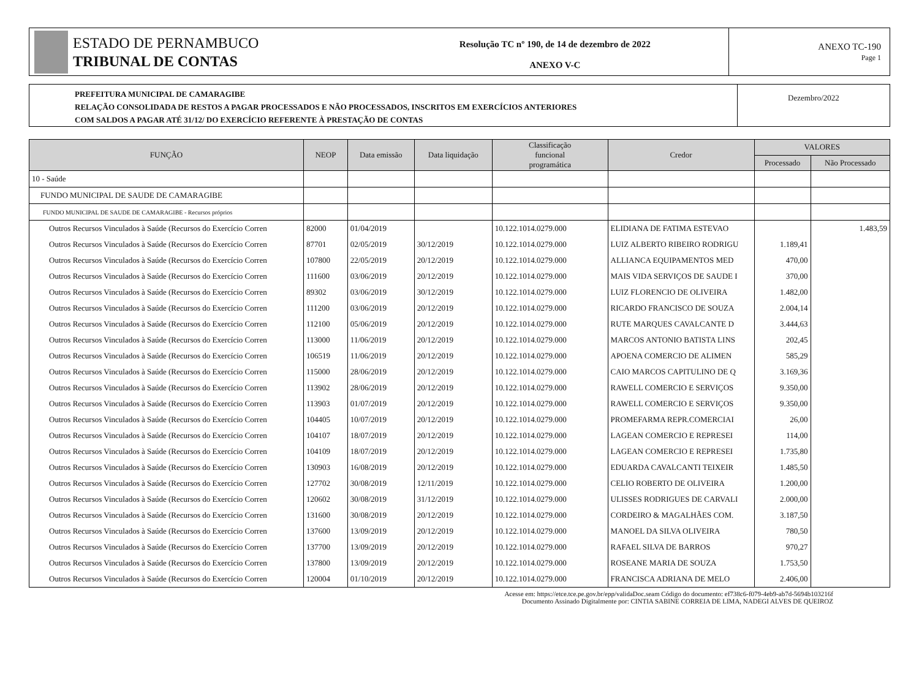ESTADO DE PERNAMBUCO
TRIBUNAL DE CONTAS
Resolução TC nº 190, de 14 de dezembro de 2022
ANEXO V-C
ANEXO TC-190
Page 1
PREFEITURA MUNICIPAL DE CAMARAGIBE
RELAÇÃO CONSOLIDADA DE RESTOS A PAGAR PROCESSADOS E NÃO PROCESSADOS, INSCRITOS EM EXERCÍCIOS ANTERIORES
COM SALDOS A PAGAR ATÉ 31/12/ DO EXERCÍCIO REFERENTE À PRESTAÇÃO DE CONTAS
Dezembro/2022
| FUNÇÃO | NEOP | Data emissão | Data liquidação | Classificação funcional programática | Credor | VALORES | |
| --- | --- | --- | --- | --- | --- | --- | --- |
| | | | | | | Processado | Não Processado |
| 10 - Saúde | | | | | | | |
| FUNDO MUNICIPAL DE SAUDE DE CAMARAGIBE | | | | | | | |
| FUNDO MUNICIPAL DE SAUDE DE CAMARAGIBE - Recursos próprios | | | | | | | |
| Outros Recursos Vinculados à Saúde (Recursos do Exercício Corren | 82000 | 01/04/2019 | | 10.122.1014.0279.000 | ELIDIANA DE FATIMA ESTEVAO | | 1.483,59 |
| Outros Recursos Vinculados à Saúde (Recursos do Exercício Corren | 87701 | 02/05/2019 | 30/12/2019 | 10.122.1014.0279.000 | LUIZ ALBERTO RIBEIRO RODRIGU | 1.189,41 | |
| Outros Recursos Vinculados à Saúde (Recursos do Exercício Corren | 107800 | 22/05/2019 | 20/12/2019 | 10.122.1014.0279.000 | ALLIANCA EQUIPAMENTOS MED | 470,00 | |
| Outros Recursos Vinculados à Saúde (Recursos do Exercício Corren | 111600 | 03/06/2019 | 20/12/2019 | 10.122.1014.0279.000 | MAIS VIDA SERVIÇOS DE SAUDE I | 370,00 | |
| Outros Recursos Vinculados à Saúde (Recursos do Exercício Corren | 89302 | 03/06/2019 | 30/12/2019 | 10.122.1014.0279.000 | LUIZ FLORENCIO DE OLIVEIRA | 1.482,00 | |
| Outros Recursos Vinculados à Saúde (Recursos do Exercício Corren | 111200 | 03/06/2019 | 20/12/2019 | 10.122.1014.0279.000 | RICARDO FRANCISCO DE SOUZA | 2.004,14 | |
| Outros Recursos Vinculados à Saúde (Recursos do Exercício Corren | 112100 | 05/06/2019 | 20/12/2019 | 10.122.1014.0279.000 | RUTE MARQUES CAVALCANTE D | 3.444,63 | |
| Outros Recursos Vinculados à Saúde (Recursos do Exercício Corren | 113000 | 11/06/2019 | 20/12/2019 | 10.122.1014.0279.000 | MARCOS ANTONIO BATISTA LINS | 202,45 | |
| Outros Recursos Vinculados à Saúde (Recursos do Exercício Corren | 106519 | 11/06/2019 | 20/12/2019 | 10.122.1014.0279.000 | APOENA COMERCIO DE ALIMEN | 585,29 | |
| Outros Recursos Vinculados à Saúde (Recursos do Exercício Corren | 115000 | 28/06/2019 | 20/12/2019 | 10.122.1014.0279.000 | CAIO MARCOS CAPITULINO DE Q | 3.169,36 | |
| Outros Recursos Vinculados à Saúde (Recursos do Exercício Corren | 113902 | 28/06/2019 | 20/12/2019 | 10.122.1014.0279.000 | RAWELL COMERCIO E SERVIÇOS | 9.350,00 | |
| Outros Recursos Vinculados à Saúde (Recursos do Exercício Corren | 113903 | 01/07/2019 | 20/12/2019 | 10.122.1014.0279.000 | RAWELL COMERCIO E SERVIÇOS | 9.350,00 | |
| Outros Recursos Vinculados à Saúde (Recursos do Exercício Corren | 104405 | 10/07/2019 | 20/12/2019 | 10.122.1014.0279.000 | PROMEFARMA REPR.COMERCIAI | 26,00 | |
| Outros Recursos Vinculados à Saúde (Recursos do Exercício Corren | 104107 | 18/07/2019 | 20/12/2019 | 10.122.1014.0279.000 | LAGEAN COMERCIO E REPRESEI | 114,00 | |
| Outros Recursos Vinculados à Saúde (Recursos do Exercício Corren | 104109 | 18/07/2019 | 20/12/2019 | 10.122.1014.0279.000 | LAGEAN COMERCIO E REPRESEI | 1.735,80 | |
| Outros Recursos Vinculados à Saúde (Recursos do Exercício Corren | 130903 | 16/08/2019 | 20/12/2019 | 10.122.1014.0279.000 | EDUARDA CAVALCANTI TEIXEIR | 1.485,50 | |
| Outros Recursos Vinculados à Saúde (Recursos do Exercício Corren | 127702 | 30/08/2019 | 12/11/2019 | 10.122.1014.0279.000 | CELIO ROBERTO DE OLIVEIRA | 1.200,00 | |
| Outros Recursos Vinculados à Saúde (Recursos do Exercício Corren | 120602 | 30/08/2019 | 31/12/2019 | 10.122.1014.0279.000 | ULISSES RODRIGUES DE CARVALI | 2.000,00 | |
| Outros Recursos Vinculados à Saúde (Recursos do Exercício Corren | 131600 | 30/08/2019 | 20/12/2019 | 10.122.1014.0279.000 | CORDEIRO & MAGALHÃES COM. | 3.187,50 | |
| Outros Recursos Vinculados à Saúde (Recursos do Exercício Corren | 137600 | 13/09/2019 | 20/12/2019 | 10.122.1014.0279.000 | MANOEL DA SILVA OLIVEIRA | 780,50 | |
| Outros Recursos Vinculados à Saúde (Recursos do Exercício Corren | 137700 | 13/09/2019 | 20/12/2019 | 10.122.1014.0279.000 | RAFAEL SILVA DE BARROS | 970,27 | |
| Outros Recursos Vinculados à Saúde (Recursos do Exercício Corren | 137800 | 13/09/2019 | 20/12/2019 | 10.122.1014.0279.000 | ROSEANE MARIA DE SOUZA | 1.753,50 | |
| Outros Recursos Vinculados à Saúde (Recursos do Exercício Corren | 120004 | 01/10/2019 | 20/12/2019 | 10.122.1014.0279.000 | FRANCISCA ADRIANA DE MELO | 2.406,00 | |
Acesse em: https://etce.tce.pe.gov.br/epp/validaDoc.seam Código do documento: ef738c6-f079-4eb9-ab7d-5694b103216f
Documento Assinado Digitalmente por: CINTIA SABINE CORREIA DE LIMA, NADEGI ALVES DE QUEIROZ